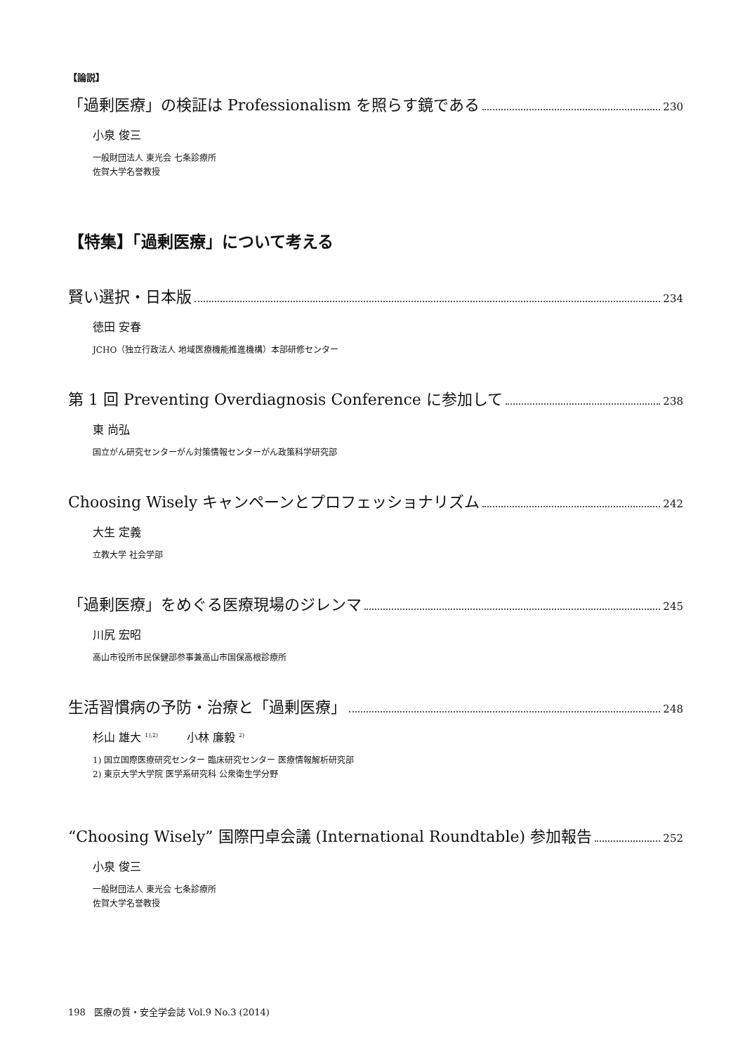【論説】
「過剰医療」の検証は Professionalism を照らす鏡である 230
小泉 俊三
一般財団法人 東光会 七条診療所
佐賀大学名誉教授
【特集】「過剰医療」について考える
賢い選択・日本版 234
徳田 安春
JCHO（独立行政法人 地域医療機能推進機構）本部研修センター
第 1 回 Preventing Overdiagnosis Conference に参加して 238
東 尚弘
国立がん研究センターがん対策情報センターがん政策科学研究部
Choosing Wisely キャンペーンとプロフェッショナリズム 242
大生 定義
立教大学 社会学部
「過剰医療」をめぐる医療現場のジレンマ 245
川尻 宏昭
高山市役所市民保健部参事兼高山市国保高根診療所
生活習慣病の予防・治療と「過剰医療」 248
杉山 雄大 <sup>1),2)</sup> 小林 廉毅 <sup>2)</sup>
1) 国立国際医療研究センター 臨床研究センター 医療情報解析研究部
2) 東京大学大学院 医学系研究科 公衆衛生学分野
“Choosing Wisely” 国際円卓会議 (International Roundtable) 参加報告 252
小泉 俊三
一般財団法人 東光会 七条診療所
佐賀大学名誉教授
198 医療の質・安全学会誌 Vol.9 No.3 (2014)